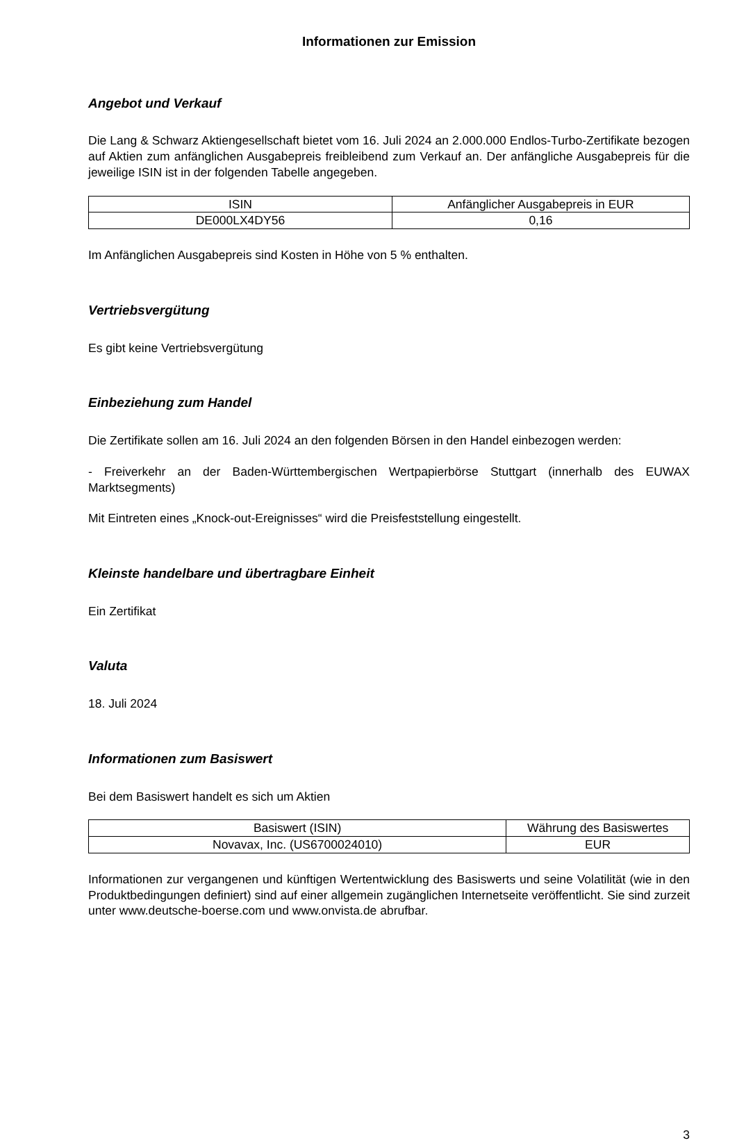Informationen zur Emission
Angebot und Verkauf
Die Lang & Schwarz Aktiengesellschaft bietet vom 16. Juli 2024 an 2.000.000 Endlos-Turbo-Zertifikate bezogen auf Aktien zum anfänglichen Ausgabepreis freibleibend zum Verkauf an. Der anfängliche Ausgabepreis für die jeweilige ISIN ist in der folgenden Tabelle angegeben.
| ISIN | Anfänglicher Ausgabepreis in EUR |
| --- | --- |
| DE000LX4DY56 | 0,16 |
Im Anfänglichen Ausgabepreis sind Kosten in Höhe von 5 % enthalten.
Vertriebsvergütung
Es gibt keine Vertriebsvergütung
Einbeziehung zum Handel
Die Zertifikate sollen am 16. Juli 2024 an den folgenden Börsen in den Handel einbezogen werden:
- Freiverkehr an der Baden-Württembergischen Wertpapierbörse Stuttgart (innerhalb des EUWAX Marktsegments)
Mit Eintreten eines „Knock-out-Ereignisses“ wird die Preisfeststellung eingestellt.
Kleinste handelbare und übertragbare Einheit
Ein Zertifikat
Valuta
18. Juli 2024
Informationen zum Basiswert
Bei dem Basiswert handelt es sich um Aktien
| Basiswert (ISIN) | Währung des Basiswertes |
| --- | --- |
| Novavax, Inc. (US6700024010) | EUR |
Informationen zur vergangenen und künftigen Wertentwicklung des Basiswerts und seine Volatilität (wie in den Produktbedingungen definiert) sind auf einer allgemein zugänglichen Internetseite veröffentlicht. Sie sind zurzeit unter www.deutsche-boerse.com und www.onvista.de abrufbar.
3